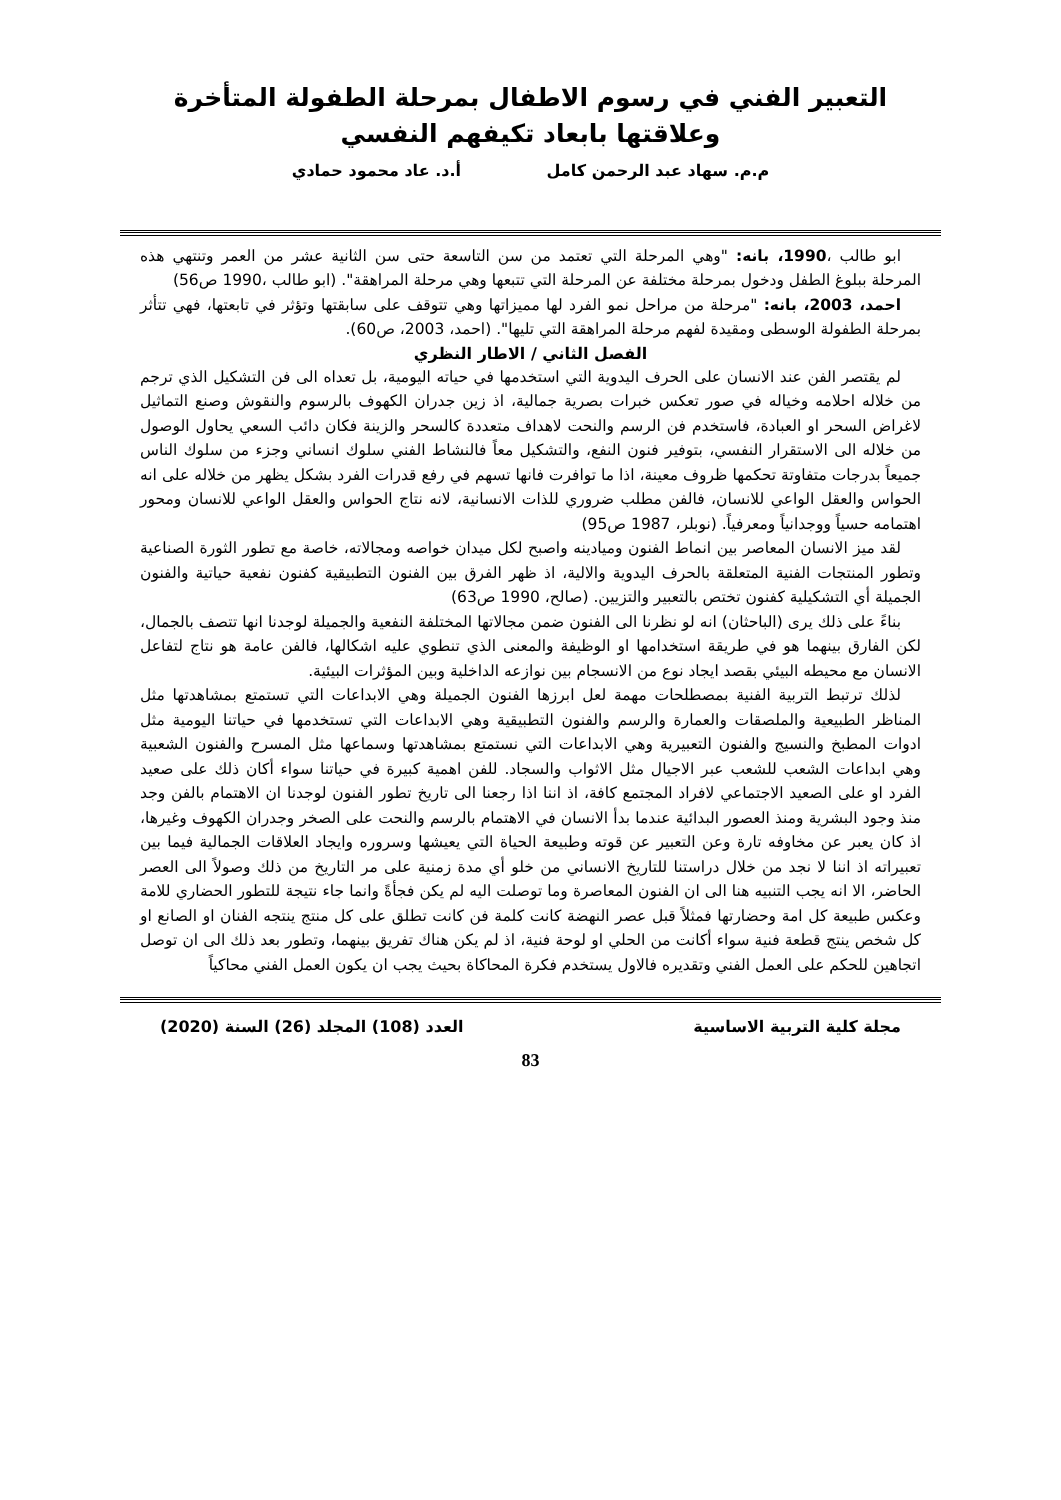التعبير الفني في رسوم الاطفال بمرحلة الطفولة المتأخرة وعلاقتها بابعاد تكيفهم النفسي
م.م. سهاد عبد الرحمن كامل أ.د. عاد محمود حمادي
ابو طالب ،1990، بانه: "وهي المرحلة التي تعتمد من سن التاسعة حتى سن الثانية عشر من العمر وتنتهي هذه المرحلة ببلوغ الطفل ودخول بمرحلة مختلفة عن المرحلة التي تتبعها وهي مرحلة المراهقة". (ابو طالب ،1990 ص56)
احمد، 2003، بانه: "مرحلة من مراحل نمو الفرد لها مميزاتها وهي تتوقف على سابقتها وتؤثر في تابعتها، فهي تتأثر بمرحلة الطفولة الوسطى ومقيدة لفهم مرحلة المراهقة التي تليها". (احمد، 2003، ص60).
الفصل الثاني / الاطار النظري
لم يقتصر الفن عند الانسان على الحرف اليدوية التي استخدمها في حياته اليومية، بل تعداه الى فن التشكيل الذي ترجم من خلاله احلامه وخياله في صور تعكس خبرات بصرية جمالية، اذ زين جدران الكهوف بالرسوم والنقوش وصنع التماثيل لاغراض السحر او العبادة، فاستخدم فن الرسم والنحت لاهداف متعددة كالسحر والزينة فكان دائب السعي يحاول الوصول من خلاله الى الاستقرار النفسي، بتوفير فنون النفع، والتشكيل معاً فالنشاط الفني سلوك انساني وجزء من سلوك الناس جميعاً بدرجات متفاوتة تحكمها ظروف معينة، اذا ما توافرت فانها تسهم في رفع قدرات الفرد بشكل يظهر من خلاله على انه الحواس والعقل الواعي للانسان، فالفن مطلب ضروري للذات الانسانية، لانه نتاج الحواس والعقل الواعي للانسان ومحور اهتمامه حسياً ووجدانياً ومعرفياً. (نوبلر، 1987 ص95)
لقد ميز الانسان المعاصر بين انماط الفنون وميادينه واصبح لكل ميدان خواصه ومجالاته، خاصة مع تطور الثورة الصناعية وتطور المنتجات الفنية المتعلقة بالحرف اليدوية والالية، اذ ظهر الفرق بين الفنون التطبيقية كفنون نفعية حياتية والفنون الجميلة أي التشكيلية كفنون تختص بالتعبير والتزيين. (صالح، 1990 ص63)
بناءً على ذلك يرى (الباحثان) انه لو نظرنا الى الفنون ضمن مجالاتها المختلفة النفعية والجميلة لوجدنا انها تتصف بالجمال، لكن الفارق بينهما هو في طريقة استخدامها او الوظيفة والمعنى الذي تنطوي عليه اشكالها، فالفن عامة هو نتاج لتفاعل الانسان مع محيطه البيئي بقصد ايجاد نوع من الانسجام بين نوازعه الداخلية وبين المؤثرات البيئية.
لذلك ترتبط التربية الفنية بمصطلحات مهمة لعل ابرزها الفنون الجميلة وهي الابداعات التي تستمتع بمشاهدتها مثل المناظر الطبيعية والملصقات والعمارة والرسم والفنون التطبيقية وهي الابداعات التي تستخدمها في حياتنا اليومية مثل ادوات المطبخ والنسيج والفنون التعبيرية وهي الابداعات التي نستمتع بمشاهدتها وسماعها مثل المسرح والفنون الشعبية وهي ابداعات الشعب للشعب عبر الاجيال مثل الاثواب والسجاد. للفن اهمية كبيرة في حياتنا سواء أكان ذلك على صعيد الفرد او على الصعيد الاجتماعي لافراد المجتمع كافة، اذ اننا اذا رجعنا الى تاريخ تطور الفنون لوجدنا ان الاهتمام بالفن وجد منذ وجود البشرية ومنذ العصور البدائية عندما بدأ الانسان في الاهتمام بالرسم والنحت على الصخر وجدران الكهوف وغيرها، اذ كان يعبر عن مخاوفه تارة وعن التعبير عن قوته وطبيعة الحياة التي يعيشها وسروره وايجاد العلاقات الجمالية فيما بين تعبيراته اذ اننا لا نجد من خلال دراستنا للتاريخ الانساني من خلو أي مدة زمنية على مر التاريخ من ذلك وصولاً الى العصر الحاضر، الا انه يجب التنبيه هنا الى ان الفنون المعاصرة وما توصلت اليه لم يكن فجأةً وانما جاء نتيجة للتطور الحضاري للامة وعكس طبيعة كل امة وحضارتها فمثلاً قبل عصر النهضة كانت كلمة فن كانت تطلق على كل منتج ينتجه الفنان او الصانع او كل شخص ينتج قطعة فنية سواء أكانت من الحلي او لوحة فنية، اذ لم يكن هناك تفريق بينهما، وتطور بعد ذلك الى ان توصل اتجاهين للحكم على العمل الفني وتقديره فالاول يستخدم فكرة المحاكاة بحيث يجب ان يكون العمل الفني محاكياً
مجلة كلية التربية الاساسية العدد (108) المجلد (26) السنة (2020)
83